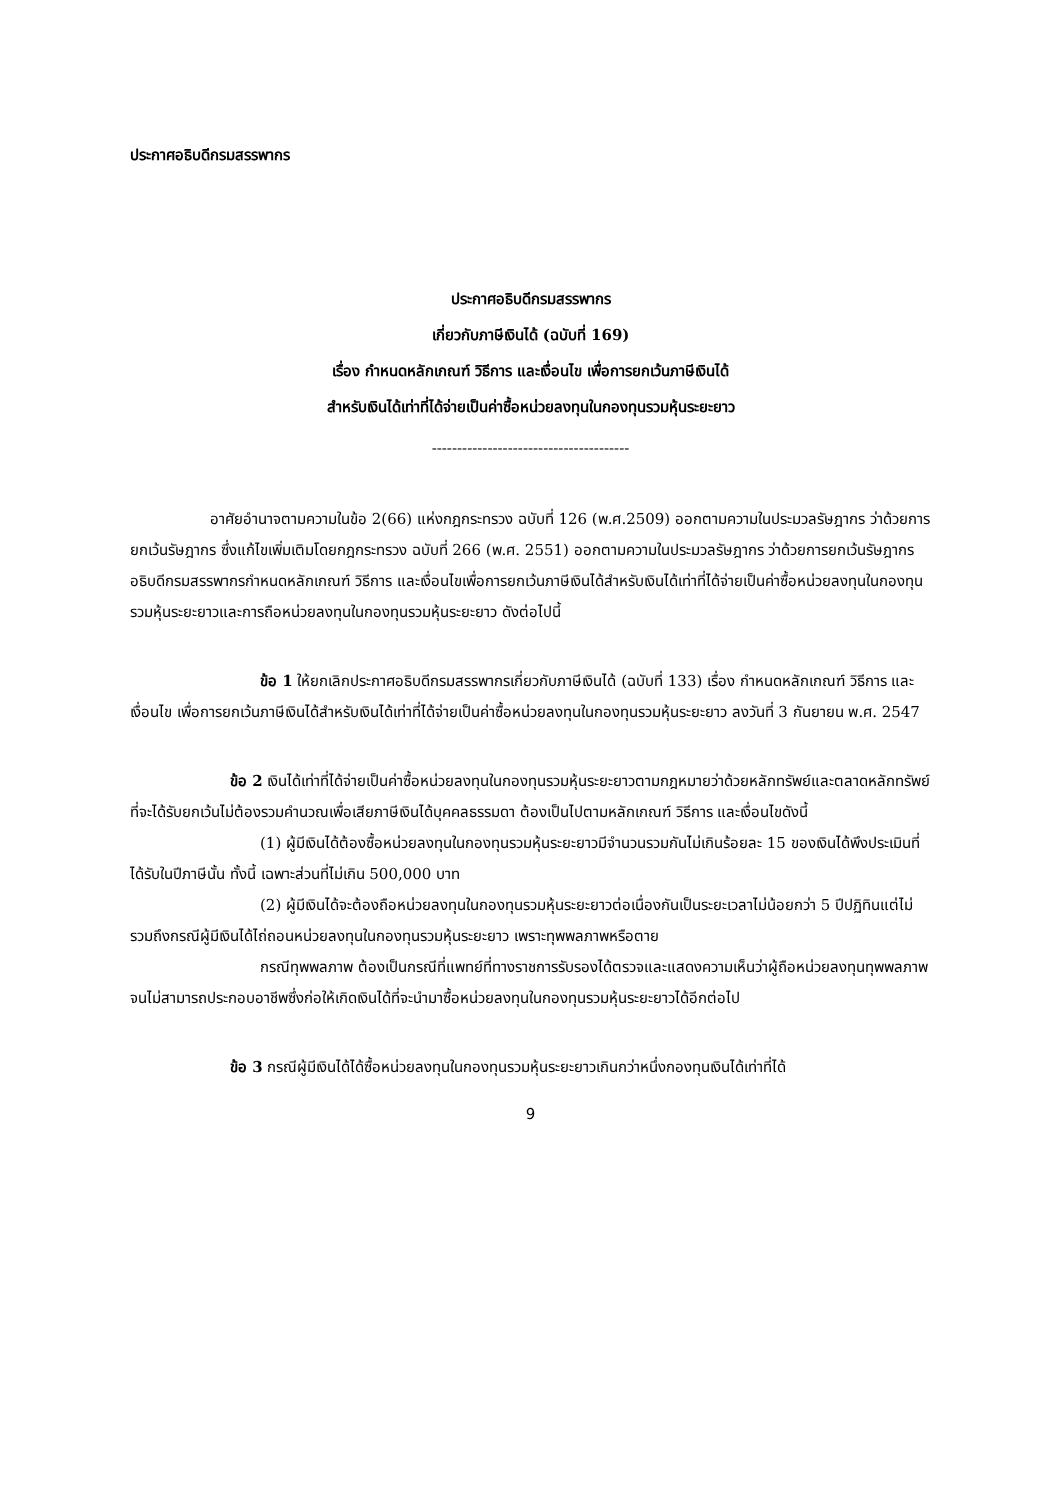ประกาศอธิบดีกรมสรรพากร
ประกาศอธิบดีกรมสรรพากร
เกี่ยวกับภาษีเงินได้ (ฉบับที่ 169)
เรื่อง กำหนดหลักเกณฑ์ วิธีการ และเงื่อนไข เพื่อการยกเว้นภาษีเงินได้
สำหรับเงินได้เท่าที่ได้จ่ายเป็นค่าซื้อหน่วยลงทุนในกองทุนรวมหุ้นระยะยาว
---------------------------------------
อาศัยอำนาจตามความในข้อ 2(66) แห่งกฎกระทรวง ฉบับที่ 126 (พ.ศ.2509) ออกตามความในประมวลรัษฎากร ว่าด้วยการยกเว้นรัษฎากร ซึ่งแก้ไขเพิ่มเติมโดยกฎกระทรวง ฉบับที่ 266 (พ.ศ. 2551) ออกตามความในประมวลรัษฎากร ว่าด้วยการยกเว้นรัษฎากร อธิบดีกรมสรรพากรกำหนดหลักเกณฑ์ วิธีการ และเงื่อนไขเพื่อการยกเว้นภาษีเงินได้สำหรับเงินได้เท่าที่ได้จ่ายเป็นค่าซื้อหน่วยลงทุนในกองทุนรวมหุ้นระยะยาวและการถือหน่วยลงทุนในกองทุนรวมหุ้นระยะยาว ดังต่อไปนี้
ข้อ 1 ให้ยกเลิกประกาศอธิบดีกรมสรรพากรเกี่ยวกับภาษีเงินได้ (ฉบับที่ 133) เรื่อง กำหนดหลักเกณฑ์ วิธีการ และเงื่อนไข เพื่อการยกเว้นภาษีเงินได้สำหรับเงินได้เท่าที่ได้จ่ายเป็นค่าซื้อหน่วยลงทุนในกองทุนรวมหุ้นระยะยาว ลงวันที่ 3 กันยายน พ.ศ. 2547
ข้อ 2 เงินได้เท่าที่ได้จ่ายเป็นค่าซื้อหน่วยลงทุนในกองทุนรวมหุ้นระยะยาวตามกฎหมายว่าด้วยหลักทรัพย์และตลาดหลักทรัพย์ที่จะได้รับยกเว้นไม่ต้องรวมคำนวณเพื่อเสียภาษีเงินได้บุคคลธรรมดา ต้องเป็นไปตามหลักเกณฑ์ วิธีการ และเงื่อนไขดังนี้
(1) ผู้มีเงินได้ต้องซื้อหน่วยลงทุนในกองทุนรวมหุ้นระยะยาวมีจำนวนรวมกันไม่เกินร้อยละ 15 ของเงินได้พึงประเมินที่ได้รับในปีภาษีนั้น ทั้งนี้ เฉพาะส่วนที่ไม่เกิน 500,000 บาท
(2) ผู้มีเงินได้จะต้องถือหน่วยลงทุนในกองทุนรวมหุ้นระยะยาวต่อเนื่องกันเป็นระยะเวลาไม่น้อยกว่า 5 ปีปฏิทินแต่ไม่รวมถึงกรณีผู้มีเงินได้ไถ่ถอนหน่วยลงทุนในกองทุนรวมหุ้นระยะยาว เพราะทุพพลภาพหรือตาย
กรณีทุพพลภาพ ต้องเป็นกรณีที่แพทย์ที่ทางราชการรับรองได้ตรวจและแสดงความเห็นว่าผู้ถือหน่วยลงทุนทุพพลภาพจนไม่สามารถประกอบอาชีพซึ่งก่อให้เกิดเงินได้ที่จะนำมาซื้อหน่วยลงทุนในกองทุนรวมหุ้นระยะยาวได้อีกต่อไป
ข้อ 3 กรณีผู้มีเงินได้ได้ซื้อหน่วยลงทุนในกองทุนรวมหุ้นระยะยาวเกินกว่าหนึ่งกองทุนเงินได้เท่าที่ได้
9